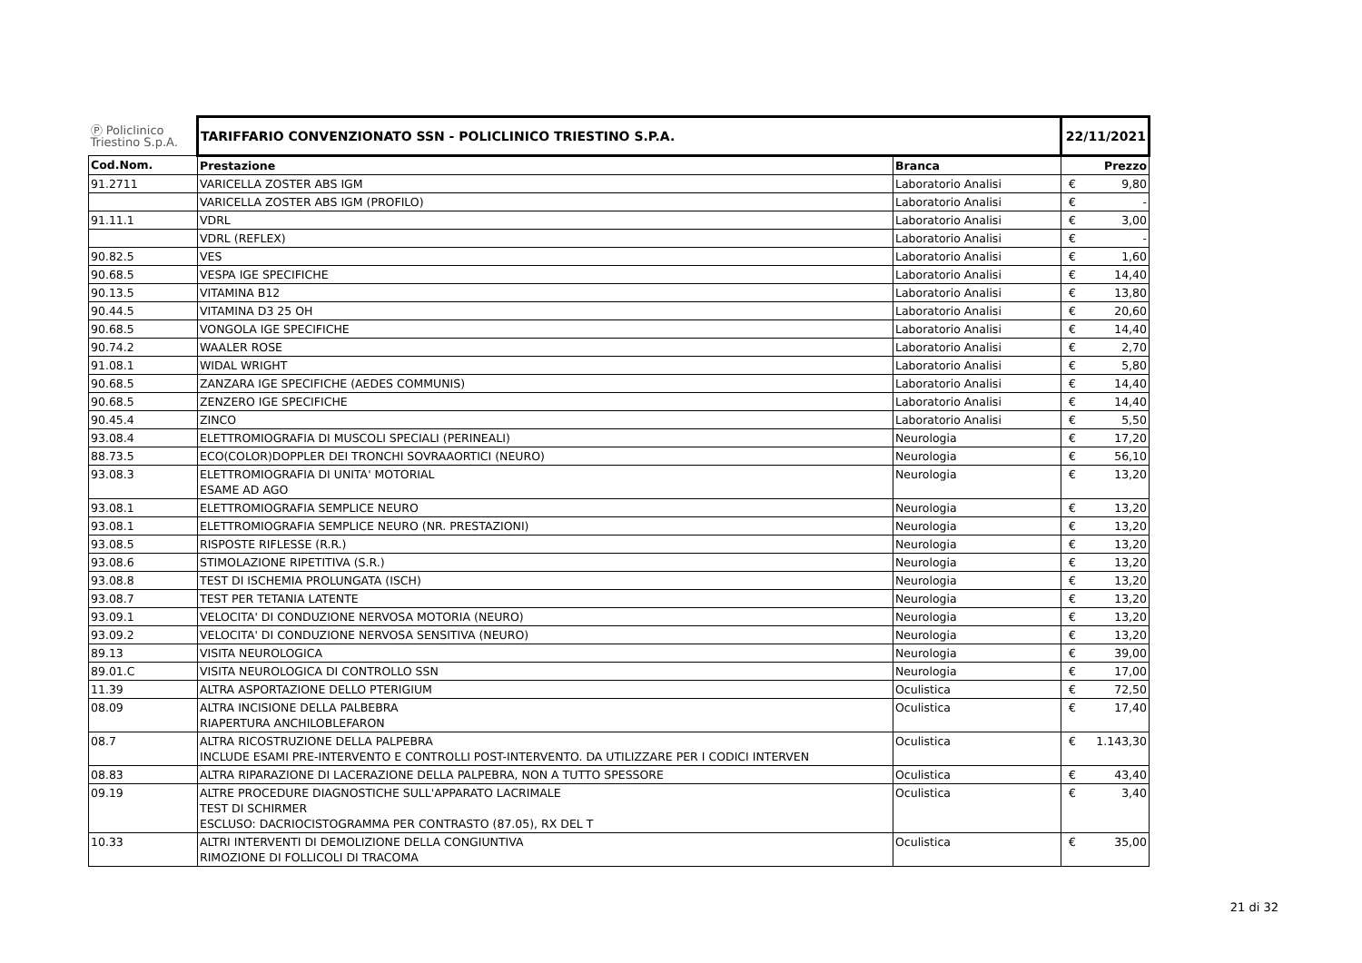| Ⓟ Policlinico Triestino S.p.A. | TARIFFARIO CONVENZIONATO SSN - POLICLINICO TRIESTINO S.P.A. | | 22/11/2021 | |
| Cod.Nom. | Prestazione | Branca | | Prezzo |
| 91.2711 | VARICELLA ZOSTER ABS IGM | Laboratorio Analisi | € | 9,80 |
| | VARICELLA ZOSTER ABS IGM (PROFILO) | Laboratorio Analisi | € | - |
| 91.11.1 | VDRL | Laboratorio Analisi | € | 3,00 |
| | VDRL (REFLEX) | Laboratorio Analisi | € | - |
| 90.82.5 | VES | Laboratorio Analisi | € | 1,60 |
| 90.68.5 | VESPA IGE SPECIFICHE | Laboratorio Analisi | € | 14,40 |
| 90.13.5 | VITAMINA B12 | Laboratorio Analisi | € | 13,80 |
| 90.44.5 | VITAMINA D3 25 OH | Laboratorio Analisi | € | 20,60 |
| 90.68.5 | VONGOLA IGE SPECIFICHE | Laboratorio Analisi | € | 14,40 |
| 90.74.2 | WAALER ROSE | Laboratorio Analisi | € | 2,70 |
| 91.08.1 | WIDAL WRIGHT | Laboratorio Analisi | € | 5,80 |
| 90.68.5 | ZANZARA IGE SPECIFICHE (AEDES COMMUNIS) | Laboratorio Analisi | € | 14,40 |
| 90.68.5 | ZENZERO IGE SPECIFICHE | Laboratorio Analisi | € | 14,40 |
| 90.45.4 | ZINCO | Laboratorio Analisi | € | 5,50 |
| 93.08.4 | ELETTROMIOGRAFIA DI MUSCOLI SPECIALI (PERINEALI) | Neurologia | € | 17,20 |
| 88.73.5 | ECO(COLOR)DOPPLER DEI TRONCHI SOVRAAORTICI (NEURO) | Neurologia | € | 56,10 |
| 93.08.3 | ELETTROMIOGRAFIA DI UNITA' MOTORIAL ESAME AD AGO | Neurologia | € | 13,20 |
| 93.08.1 | ELETTROMIOGRAFIA SEMPLICE NEURO | Neurologia | € | 13,20 |
| 93.08.1 | ELETTROMIOGRAFIA SEMPLICE NEURO (NR. PRESTAZIONI) | Neurologia | € | 13,20 |
| 93.08.5 | RISPOSTE RIFLESSE (R.R.) | Neurologia | € | 13,20 |
| 93.08.6 | STIMOLAZIONE RIPETITIVA (S.R.) | Neurologia | € | 13,20 |
| 93.08.8 | TEST DI ISCHEMIA PROLUNGATA (ISCH) | Neurologia | € | 13,20 |
| 93.08.7 | TEST PER TETANIA LATENTE | Neurologia | € | 13,20 |
| 93.09.1 | VELOCITA' DI CONDUZIONE NERVOSA MOTORIA (NEURO) | Neurologia | € | 13,20 |
| 93.09.2 | VELOCITA' DI CONDUZIONE NERVOSA SENSITIVA (NEURO) | Neurologia | € | 13,20 |
| 89.13 | VISITA NEUROLOGICA | Neurologia | € | 39,00 |
| 89.01.C | VISITA NEUROLOGICA DI CONTROLLO SSN | Neurologia | € | 17,00 |
| 11.39 | ALTRA ASPORTAZIONE DELLO PTERIGIUM | Oculistica | € | 72,50 |
| 08.09 | ALTRA INCISIONE DELLA PALBEBRA RIAPERTURA ANCHILOBLEFARON | Oculistica | € | 17,40 |
| 08.7 | ALTRA RICOSTRUZIONE DELLA PALPEBRA INCLUDE ESAMI PRE-INTERVENTO E CONTROLLI POST-INTERVENTO. DA UTILIZZARE PER I CODICI INTERVEN | Oculistica | € | 1.143,30 |
| 08.83 | ALTRA RIPARAZIONE DI LACERAZIONE DELLA PALPEBRA, NON A TUTTO SPESSORE | Oculistica | € | 43,40 |
| 09.19 | ALTRE PROCEDURE DIAGNOSTICHE SULL'APPARATO LACRIMALE TEST DI SCHIRMER ESCLUSO: DACRIOCISTOGRAMMA PER CONTRASTO (87.05), RX DEL T | Oculistica | € | 3,40 |
| 10.33 | ALTRI INTERVENTI DI DEMOLIZIONE DELLA CONGIUNTIVA RIMOZIONE DI FOLLICOLI DI TRACOMA | Oculistica | € | 35,00 |
21 di 32